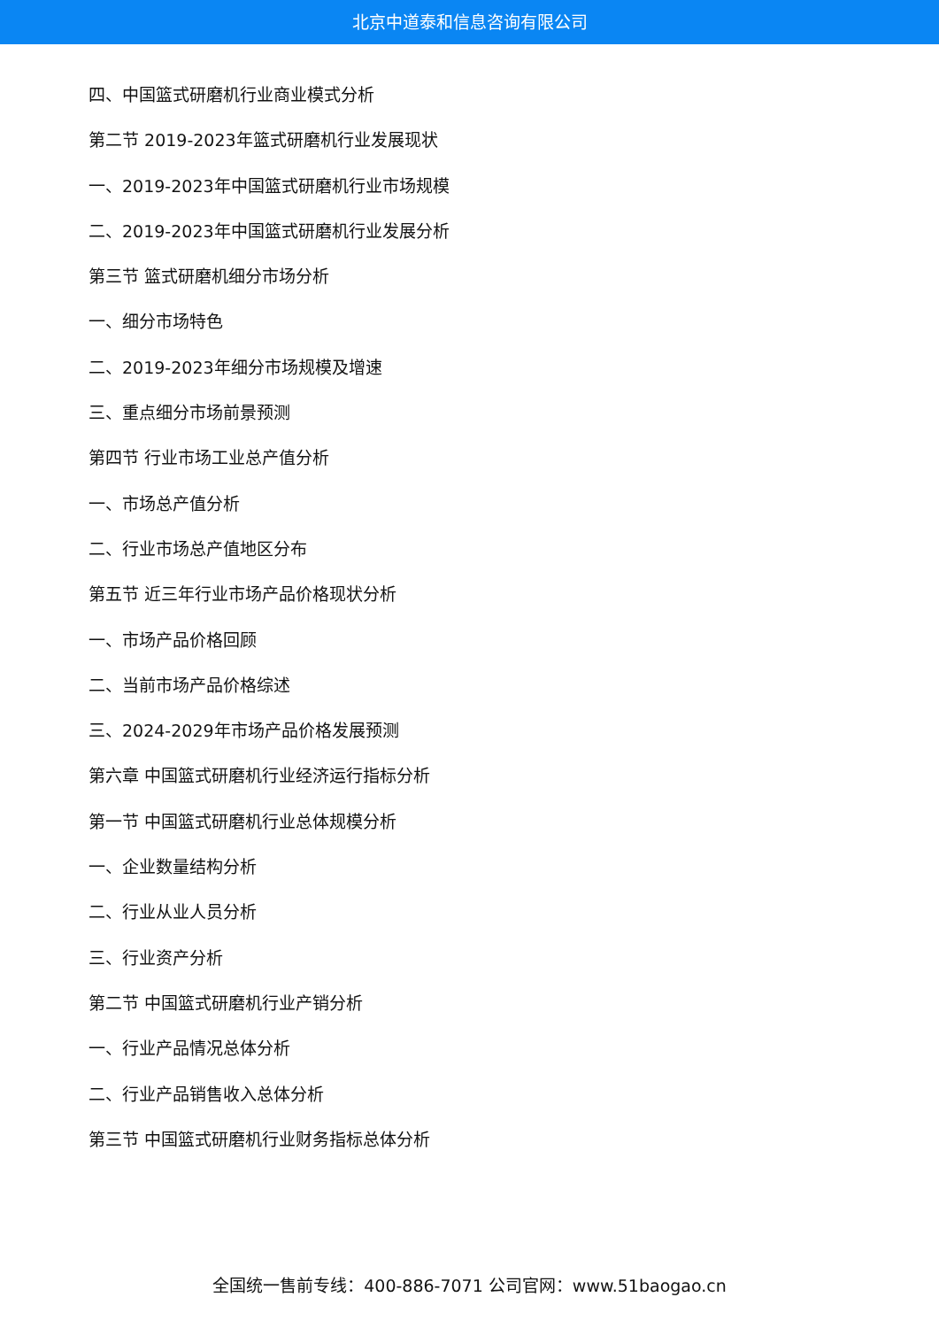北京中道泰和信息咨询有限公司
四、中国篮式研磨机行业商业模式分析
第二节 2019-2023年篮式研磨机行业发展现状
一、2019-2023年中国篮式研磨机行业市场规模
二、2019-2023年中国篮式研磨机行业发展分析
第三节 篮式研磨机细分市场分析
一、细分市场特色
二、2019-2023年细分市场规模及增速
三、重点细分市场前景预测
第四节 行业市场工业总产值分析
一、市场总产值分析
二、行业市场总产值地区分布
第五节 近三年行业市场产品价格现状分析
一、市场产品价格回顾
二、当前市场产品价格综述
三、2024-2029年市场产品价格发展预测
第六章 中国篮式研磨机行业经济运行指标分析
第一节 中国篮式研磨机行业总体规模分析
一、企业数量结构分析
二、行业从业人员分析
三、行业资产分析
第二节 中国篮式研磨机行业产销分析
一、行业产品情况总体分析
二、行业产品销售收入总体分析
第三节 中国篮式研磨机行业财务指标总体分析
全国统一售前专线：400-886-7071 公司官网：www.51baogao.cn